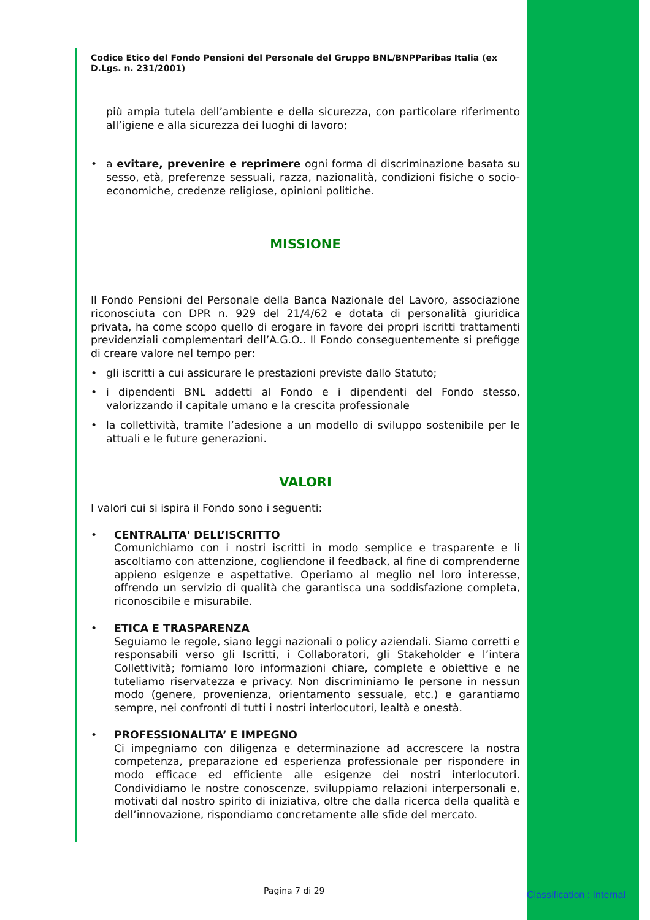Codice Etico del Fondo Pensioni del Personale del Gruppo BNL/BNPParibas Italia (ex D.Lgs. n. 231/2001)
più ampia tutela dell’ambiente e della sicurezza, con particolare riferimento all’igiene e alla sicurezza dei luoghi di lavoro;
• a evitare, prevenire e reprimere ogni forma di discriminazione basata su sesso, età, preferenze sessuali, razza, nazionalità, condizioni fisiche o socio-economiche, credenze religiose, opinioni politiche.
MISSIONE
Il Fondo Pensioni del Personale della Banca Nazionale del Lavoro, associazione riconosciuta con DPR n. 929 del 21/4/62 e dotata di personalità giuridica privata, ha come scopo quello di erogare in favore dei propri iscritti trattamenti previdenziali complementari dell’A.G.O.. Il Fondo conseguentemente si prefigge di creare valore nel tempo per:
• gli iscritti a cui assicurare le prestazioni previste dallo Statuto;
• i dipendenti BNL addetti al Fondo e i dipendenti del Fondo stesso, valorizzando il capitale umano e la crescita professionale
• la collettività, tramite l’adesione a un modello di sviluppo sostenibile per le attuali e le future generazioni.
VALORI
I valori cui si ispira il Fondo sono i seguenti:
• CENTRALITA' DELL’ISCRITTO
Comunichiamo con i nostri iscritti in modo semplice e trasparente e li ascoltiamo con attenzione, cogliendone il feedback, al fine di comprenderne appieno esigenze e aspettative. Operiamo al meglio nel loro interesse, offrendo un servizio di qualità che garantisca una soddisfazione completa, riconoscibile e misurabile.
• ETICA E TRASPARENZA
Seguiamo le regole, siano leggi nazionali o policy aziendali. Siamo corretti e responsabili verso gli Iscritti, i Collaboratori, gli Stakeholder e l’intera Collettività; forniamo loro informazioni chiare, complete e obiettive e ne tuteliamo riservatezza e privacy. Non discriminiamo le persone in nessun modo (genere, provenienza, orientamento sessuale, etc.) e garantiamo sempre, nei confronti di tutti i nostri interlocutori, lealtà e onestà.
• PROFESSIONALITA’ E IMPEGNO
Ci impegniamo con diligenza e determinazione ad accrescere la nostra competenza, preparazione ed esperienza professionale per rispondere in modo efficace ed efficiente alle esigenze dei nostri interlocutori. Condividiamo le nostre conoscenze, sviluppiamo relazioni interpersonali e, motivati dal nostro spirito di iniziativa, oltre che dalla ricerca della qualità e dell’innovazione, rispondiamo concretamente alle sfide del mercato.
Pagina 7 di 29 Classification : Internal